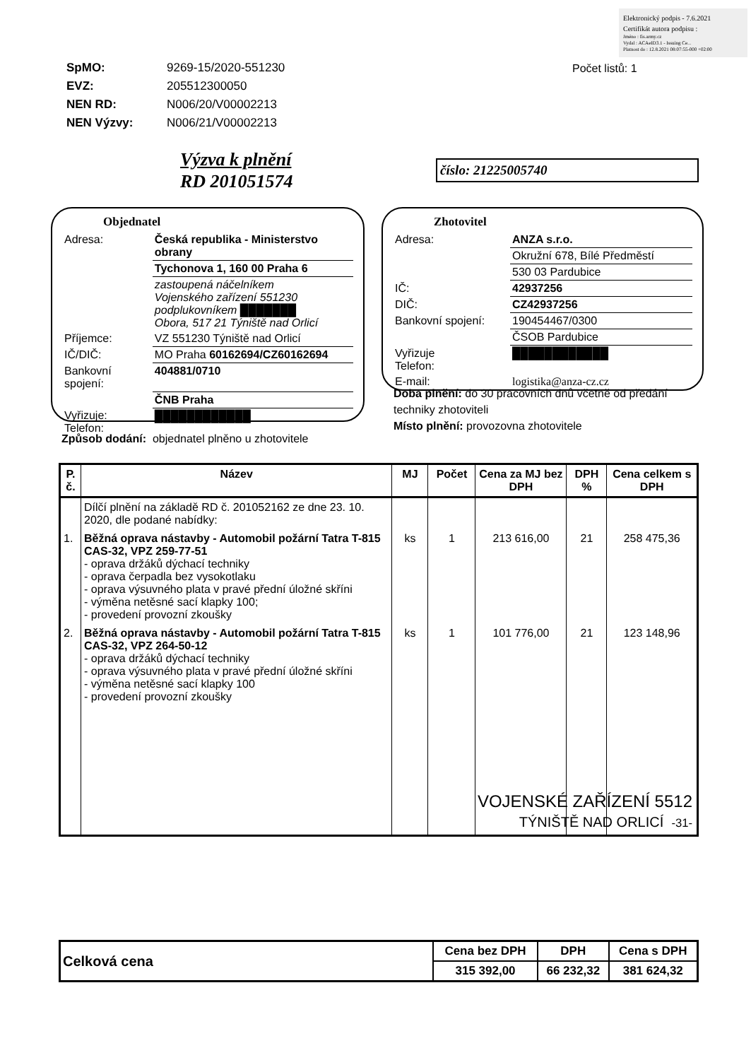Elektronický podpis - 7.6.2021
Certifikát autora podpisu :
Jméno : fis.army.cz
Vydal : ACAeID3.1 - Issuing Ce...
Platnost do : 12.8.2021 08:07:55-000 +02:00
| SpMO: | 9269-15/2020-551230 |
| EVZ: | 205512300050 |
| NEN RD: | N006/20/V00002213 |
| NEN Výzvy: | N006/21/V00002213 |
Počet listů: 1
Výzva k plnění
RD 201051574
číslo: 21225005740
Objednatel
| Adresa: | Česká republika - Ministerstvo obrany | |
| | Tychonova 1, 160 00 Praha 6 | |
| | zastoupená náčelníkem Vojenského zařízení 551230 podplukovníkem ███████ Obora, 517 21 Týniště nad Orlicí | |
| Příjemce: | VZ 551230 Týniště nad Orlicí | |
| IČ/DIČ: | MO Praha 60162694/CZ60162694 | |
| Bankovní spojení: | | 404881/0710 |
| | | ČNB Praha |
| Vyřizuje: Telefon: | ████████████ | |
Zhotovitel
| Adresa: | ANZA s.r.o. | |
| | Okružní 678, Bílé Předměstí | |
| | 530 03 Pardubice | |
| IČ: | 42937256 | |
| DIČ: | CZ42937256 | |
| Bankovní spojení: | | 190454467/0300 |
| | | ČSOB Pardubice |
| Vyřizuje Telefon: | ████████████ | |
| E-mail: | logistika@anza-cz.cz | |
Doba plnění: do 30 pracovních dnů včetně od předání techniky zhotoviteli
Místo plnění: provozovna zhotovitele
Způsob dodání: objednatel plněno u zhotovitele
| P. č. | Název | MJ | Počet | Cena za MJ bez DPH | DPH % | Cena celkem s DPH |
| --- | --- | --- | --- | --- | --- | --- |
| | Dílčí plnění na základě RD č. 201052162 ze dne 23. 10. 2020, dle podané nabídky: | | | | | |
| 1. | Běžná oprava nástavby - Automobil požární Tatra T-815 CAS-32, VPZ 259-77-51 - oprava držáků dýchací techniky - oprava čerpadla bez vysokotlaku - oprava výsuvného plata v pravé přední úložné skříni - výměna netěsné sací klapky 100; - provedení provozní zkoušky | ks | 1 | 213 616,00 | 21 | 258 475,36 |
| 2. | Běžná oprava nástavby - Automobil požární Tatra T-815 CAS-32, VPZ 264-50-12 - oprava držáků dýchací techniky - oprava výsuvného plata v pravé přední úložné skříni - výměna netěsné sací klapky 100 - provedení provozní zkoušky | ks | 1 | 101 776,00 | 21 | 123 148,96 |
VOJENSKÉ ZAŘÍZENÍ 5512
TÝNIŠTĚ NAD ORLICÍ -31-
| Celková cena | Cena bez DPH | DPH | Cena s DPH |
| | 315 392,00 | 66 232,32 | 381 624,32 |